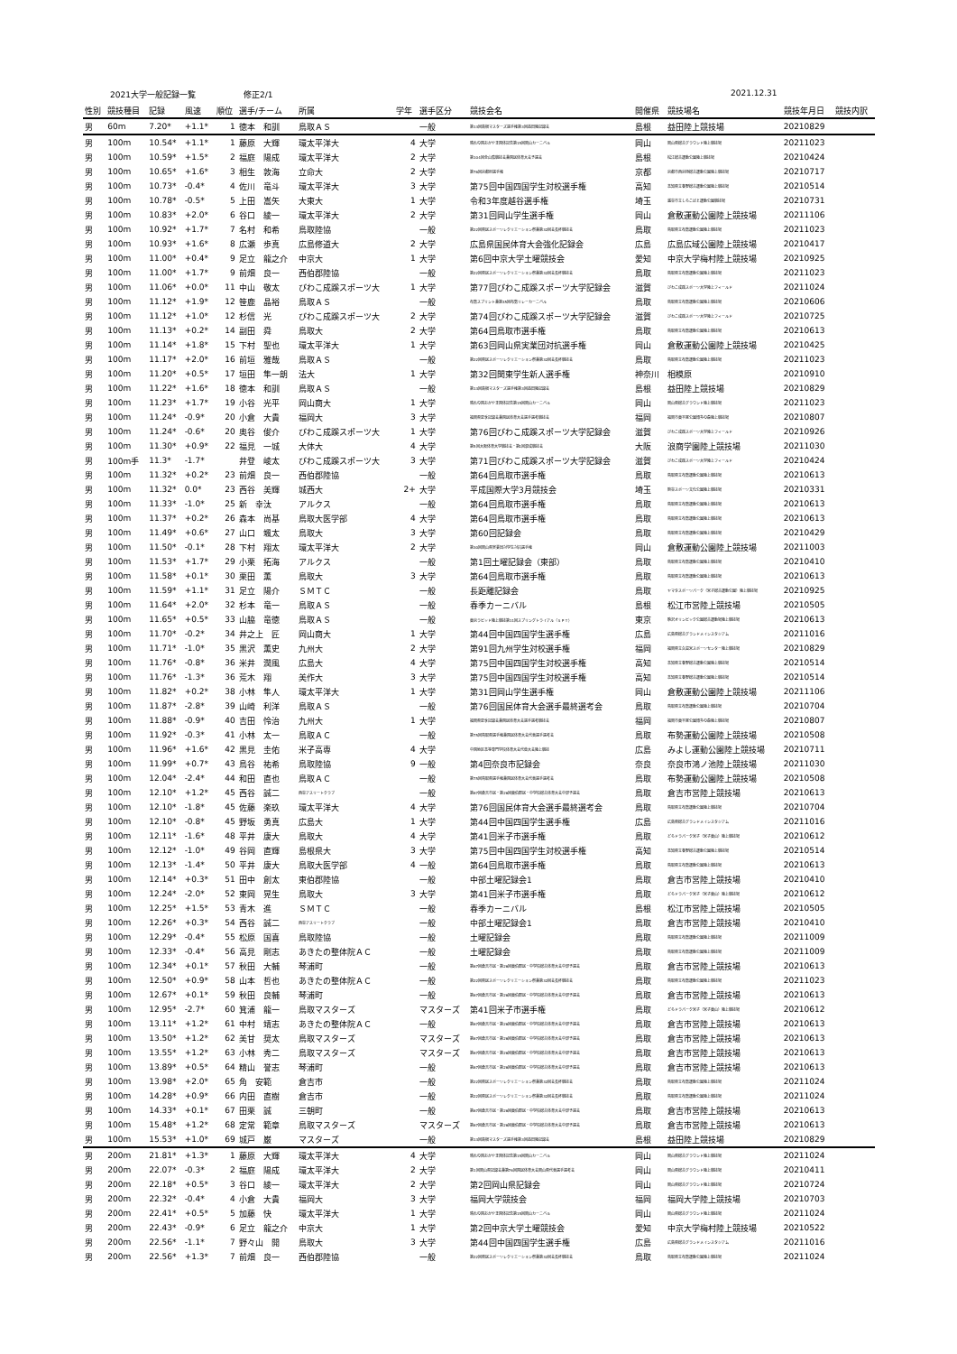2021大学一般記録一覧 修正2/1 2021.12.31
| 性別 | 競技種目 | 記録 | 風速 | 順位 | 選手/チーム | 所属 | 学年 | 選手区分 | 競技会名 | 開催県 | 競技場名 | 競技年月日 | 競技内訳 |
| --- | --- | --- | --- | --- | --- | --- | --- | --- | --- | --- | --- | --- | --- |
| 男 | 60m | 7.20* | +1.1* | 1 | 徳本 和訓 | 鳥取ＡＳ | | 一般 | 第13回島根マスターズ選手権第3回益田陸記録会 | 島根 | 益田陸上競技場 | 20210829 | |
| 男 | 100m | 10.54* | +1.1* | 1 | 藤原 大輝 | 環太平洋大 | 4 | 大学 | 晴れの国おかやま国体記念第15回岡山カーニバル | 岡山 | 岡山県総合グラウンド陸上競技場 | 20211023 | |
| 男 | 100m | 10.59* | +1.5* | 2 | 福庭 陽成 | 環太平洋大 | 2 | 大学 | 第104回全山陰競技会兼国民体育大会予選会 | 島根 | 松江総合運動公園陸上競技場 | 20210424 | |
| 男 | 100m | 10.65* | +1.6* | 3 | 相生 敦海 | 立命大 | 2 | 大学 | 第76回京都府選手権 | 京都 | 京都市西京極総合運動公園陸上競技場 | 20210717 | |
| 男 | 100m | 10.73* | -0.4* | 4 | 佐川 竜斗 | 環太平洋大 | 3 | 大学 | 第75回中国四国学生対校選手権 | 高知 | 高知県立春野総合運動公園陸上競技場 | 20210514 | |
| 男 | 100m | 10.78* | -0.5* | 5 | 上田 嵩矢 | 大東大 | 1 | 大学 | 令和3年度越谷選手権 | 埼玉 | 越谷市立しらこばと運動公園競技場 | 20210731 | |
| 男 | 100m | 10.83* | +2.0* | 6 | 谷口 綾一 | 環太平洋大 | 2 | 大学 | 第31回岡山学生選手権 | 岡山 | 倉敷運動公園陸上競技場 | 20211106 | |
| 男 | 100m | 10.92* | +1.7* | 7 | 名村 和希 | 鳥取陸協 | | 一般 | 第22回県民スポーツレクリエーション祭兼第32回会長杯競技会 | 鳥取 | 鳥取県立布勢運動公園陸上競技場 | 20211023 | |
| 男 | 100m | 10.93* | +1.6* | 8 | 広瀬 歩真 | 広島修道大 | 2 | 大学 | 広島県国民体育大会強化記録会 | 広島 | 広島広域公園陸上競技場 | 20210417 | |
| 男 | 100m | 11.00* | +0.4* | 9 | 足立 龍之介 | 中京大 | 1 | 大学 | 第6回中京大学土曜競技会 | 愛知 | 中京大学梅村陸上競技場 | 20210925 | |
| 男 | 100m | 11.00* | +1.7* | 9 | 前畑 良一 | 西伯郡陸協 | | 一般 | 第22回県民スポーツレクリエーション祭兼第32回会長杯競技会 | 鳥取 | 鳥取県立布勢運動公園陸上競技場 | 20211023 | |
| 男 | 100m | 11.06* | +0.0* | 11 | 中山 敬太 | びわこ成蹊スポーツ大 | 1 | 大学 | 第77回びわこ成蹊スポーツ大学記録会 | 滋賀 | びわこ成蹊スポーツ大学陸上フィールド | 20211024 | |
| 男 | 100m | 11.12* | +1.9* | 12 | 笹鹿 晶裕 | 鳥取ＡＳ | | 一般 | 布勢スプリント兼第35回布勢リレーカーニバル | 鳥取 | 鳥取県立布勢運動公園陸上競技場 | 20210606 | |
| 男 | 100m | 11.12* | +1.0* | 12 | 杉信 光 | びわこ成蹊スポーツ大 | 2 | 大学 | 第74回びわこ成蹊スポーツ大学記録会 | 滋賀 | びわこ成蹊スポーツ大学陸上フィールド | 20210725 | |
| 男 | 100m | 11.13* | +0.2* | 14 | 副田 舜 | 鳥取大 | 2 | 大学 | 第64回鳥取市選手権 | 鳥取 | 鳥取県立布勢運動公園陸上競技場 | 20210613 | |
| 男 | 100m | 11.14* | +1.8* | 15 | 下村 聖也 | 環太平洋大 | 1 | 大学 | 第63回岡山県実業団対抗選手権 | 岡山 | 倉敷運動公園陸上競技場 | 20210425 | |
| 男 | 100m | 11.17* | +2.0* | 16 | 前垣 雅哉 | 鳥取ＡＳ | | 一般 | 第22回県民スポーツレクリエーション祭兼第32回会長杯競技会 | 鳥取 | 鳥取県立布勢運動公園陸上競技場 | 20211023 | |
| 男 | 100m | 11.20* | +0.5* | 17 | 垣田 隼一朗 | 法大 | 1 | 大学 | 第32回関東学生新人選手権 | 神奈川 | 相模原 | 20210910 | |
| 男 | 100m | 11.22* | +1.6* | 18 | 徳本 和訓 | 鳥取ＡＳ | | 一般 | 第13回島根マスターズ選手権第3回益田陸記録会 | 島根 | 益田陸上競技場 | 20210829 | |
| 男 | 100m | 11.23* | +1.7* | 19 | 小谷 光平 | 岡山商大 | 1 | 大学 | 晴れの国おかやま国体記念第15回岡山カーニバル | 岡山 | 岡山県総合グラウンド陸上競技場 | 20211023 | |
| 男 | 100m | 11.24* | -0.9* | 20 | 小倉 大貴 | 福岡大 | 3 | 大学 | 福岡県夏季記録会兼国民体育大会選手選考競技会 | 福岡 | 福岡市東平尾公園博多の森陸上競技場 | 20210807 | |
| 男 | 100m | 11.24* | -0.6* | 20 | 奥谷 俊介 | びわこ成蹊スポーツ大 | 1 | 大学 | 第76回びわこ成蹊スポーツ大学記録会 | 滋賀 | びわこ成蹊スポーツ大学陸上フィールド | 20210926 | |
| 男 | 100m | 11.30* | +0.9* | 22 | 福見 一城 | 大体大 | 4 | 大学 | 第5回大阪体育大学競技会・第1回混成競技会 | 大阪 | 浪商学園陸上競技場 | 20211030 | |
| 男 | 100m手 | 11.3* | -1.7* | | 井登 崚太 | びわこ成蹊スポーツ大 | 3 | 大学 | 第71回びわこ成蹊スポーツ大学記録会 | 滋賀 | びわこ成蹊スポーツ大学陸上フィールド | 20210424 | |
| 男 | 100m | 11.32* | +0.2* | 23 | 前畑 良一 | 西伯郡陸協 | | 一般 | 第64回鳥取市選手権 | 鳥取 | 鳥取県立布勢運動公園陸上競技場 | 20210613 | |
| 男 | 100m | 11.32* | 0.0* | 23 | 西谷 美輝 | 城西大 | 2+ | 大学 | 平成国際大学3月競技会 | 埼玉 | 熊谷スポーツ文化公園陸上競技場 | 20210331 | |
| 男 | 100m | 11.33* | -1.0* | 25 | 新 幸汰 | アルクス | | 一般 | 第64回鳥取市選手権 | 鳥取 | 鳥取県立布勢運動公園陸上競技場 | 20210613 | |
| 男 | 100m | 11.37* | +0.2* | 26 | 森本 尚基 | 鳥取大医学部 | 4 | 大学 | 第64回鳥取市選手権 | 鳥取 | 鳥取県立布勢運動公園陸上競技場 | 20210613 | |
| 男 | 100m | 11.49* | +0.6* | 27 | 山口 颯太 | 鳥取大 | 3 | 大学 | 第60回記録会 | 鳥取 | 鳥取県立布勢運動公園陸上競技場 | 20210429 | |
| 男 | 100m | 11.50* | -0.1* | 28 | 下村 翔太 | 環太平洋大 | 2 | 大学 | 第30回岡山県実業団対学生対抗選手権 | 岡山 | 倉敷運動公園陸上競技場 | 20211003 | |
| 男 | 100m | 11.53* | +1.7* | 29 | 小栗 拓海 | アルクス | | 一般 | 第1回土曜記録会（東部） | 鳥取 | 鳥取県立布勢運動公園陸上競技場 | 20210410 | |
| 男 | 100m | 11.58* | +0.1* | 30 | 栗田 薫 | 鳥取大 | 3 | 大学 | 第64回鳥取市選手権 | 鳥取 | 鳥取県立布勢運動公園陸上競技場 | 20210613 | |
| 男 | 100m | 11.59* | +1.1* | 31 | 足立 陽介 | ＳＭＴＣ | | 一般 | 長距離記録会 | 鳥取 | ヤマタスポーツパーク（米子総合運動公園）陸上競技場 | 20210925 | |
| 男 | 100m | 11.64* | +2.0* | 32 | 杉本 竜一 | 鳥取ＡＳ | | 一般 | 春季カーニバル | 島根 | 松江市営陸上競技場 | 20210505 | |
| 男 | 100m | 11.65* | +0.5* | 33 | 山脇 竜徳 | 鳥取ＡＳ | | 一般 | 東京ラピッド陸上競技第11回スプリングトライアル（ＳＰＴ） | 東京 | 駒沢オリンピック公園総合運動場陸上競技場 | 20210613 | |
| 男 | 100m | 11.70* | -0.2* | 34 | 井之上 匠 | 岡山商大 | 1 | 大学 | 第44回中国四国学生選手権 | 広島 | 広島県総合グランドメインスタジアム | 20211016 | |
| 男 | 100m | 11.71* | -1.0* | 35 | 黒沢 薫史 | 九州大 | 2 | 大学 | 第91回九州学生対校選手権 | 福岡 | 福岡県立久留米スポーツセンター陸上競技場 | 20210829 | |
| 男 | 100m | 11.76* | -0.8* | 36 | 米井 潤風 | 広島大 | 4 | 大学 | 第75回中国四国学生対校選手権 | 高知 | 高知県立春野総合運動公園陸上競技場 | 20210514 | |
| 男 | 100m | 11.76* | -1.3* | 36 | 荒木 翔 | 美作大 | 3 | 大学 | 第75回中国四国学生対校選手権 | 高知 | 高知県立春野総合運動公園陸上競技場 | 20210514 | |
| 男 | 100m | 11.82* | +0.2* | 38 | 小林 隼人 | 環太平洋大 | 1 | 大学 | 第31回岡山学生選手権 | 岡山 | 倉敷運動公園陸上競技場 | 20211106 | |
| 男 | 100m | 11.87* | -2.8* | 39 | 山崎 利洋 | 鳥取ＡＳ | | 一般 | 第76回国民体育大会選手最終選考会 | 鳥取 | 鳥取県立布勢運動公園陸上競技場 | 20210704 | |
| 男 | 100m | 11.88* | -0.9* | 40 | 吉田 怜治 | 九州大 | 1 | 大学 | 福岡県夏季記録会兼国民体育大会選手選考競技会 | 福岡 | 福岡市東平尾公園博多の森陸上競技場 | 20210807 | |
| 男 | 100m | 11.92* | -0.3* | 41 | 小林 太一 | 鳥取ＡＣ | | 一般 | 第75回鳥取県選手権兼国民体育大会代表選手選考会 | 鳥取 | 布勢運動公園陸上競技場 | 20210508 | |
| 男 | 100m | 11.96* | +1.6* | 42 | 黒見 圭佑 | 米子高専 | 4 | 大学 | 中国地区高等専門学校体育大会代替大会陸上競技 | 広島 | みよし運動公園陸上競技場 | 20210711 | |
| 男 | 100m | 11.99* | +0.7* | 43 | 鳥谷 祐希 | 鳥取陸協 | 9 | 一般 | 第4回奈良市記録会 | 奈良 | 奈良市鴻ノ池陸上競技場 | 20211030 | |
| 男 | 100m | 12.04* | -2.4* | 44 | 和田 直也 | 鳥取ＡＣ | | 一般 | 第75回鳥取県選手権兼国民体育大会代表選手選考会 | 鳥取 | 布勢運動公園陸上競技場 | 20210508 | |
| 男 | 100m | 12.10* | +1.2* | 45 | 西谷 誠二 | 西谷アスリートクラブ | | 一般 | 第67回倉吉市民・第26回東伯郡民・中学校総合体育大会中部予選会 | 鳥取 | 倉吉市営陸上競技場 | 20210613 | |
| 男 | 100m | 12.10* | -1.8* | 45 | 佐藤 楽玖 | 環太平洋大 | 4 | 大学 | 第76回国民体育大会選手最終選考会 | 鳥取 | 鳥取県立布勢運動公園陸上競技場 | 20210704 | |
| 男 | 100m | 12.10* | -0.8* | 45 | 野坂 勇真 | 広島大 | 1 | 大学 | 第44回中国四国学生選手権 | 広島 | 広島県総合グランドメインスタジアム | 20211016 | |
| 男 | 100m | 12.11* | -1.6* | 48 | 平井 康大 | 鳥取大 | 4 | 大学 | 第41回米子市選手権 | 鳥取 | どらドラパーク米子（米子東山）陸上競技場 | 20210612 | |
| 男 | 100m | 12.12* | -1.0* | 49 | 谷岡 直輝 | 島根県大 | 3 | 大学 | 第75回中国四国学生対校選手権 | 高知 | 高知県立春野総合運動公園陸上競技場 | 20210514 | |
| 男 | 100m | 12.13* | -1.4* | 50 | 平井 康大 | 鳥取大医学部 | 4 | 一般 | 第64回鳥取市選手権 | 鳥取 | 鳥取県立布勢運動公園陸上競技場 | 20210613 | |
| 男 | 100m | 12.14* | +0.3* | 51 | 田中 創太 | 東伯郡陸協 | | 一般 | 中部土曜記録会1 | 鳥取 | 倉吉市営陸上競技場 | 20210410 | |
| 男 | 100m | 12.24* | -2.0* | 52 | 東岡 晃生 | 鳥取大 | 3 | 大学 | 第41回米子市選手権 | 鳥取 | どらドラパーク米子（米子東山）陸上競技場 | 20210612 | |
| 男 | 100m | 12.25* | +1.5* | 53 | 青木 進 | ＳＭＴＣ | | 一般 | 春季カーニバル | 島根 | 松江市営陸上競技場 | 20210505 | |
| 男 | 100m | 12.26* | +0.3* | 54 | 西谷 誠二 | 西谷アスリートクラブ | | 一般 | 中部土曜記録会1 | 鳥取 | 倉吉市営陸上競技場 | 20210410 | |
| 男 | 100m | 12.29* | -0.4* | 55 | 松原 国喜 | 鳥取陸協 | | 一般 | 土曜記録会 | 鳥取 | 鳥取県立布勢運動公園陸上競技場 | 20211009 | |
| 男 | 100m | 12.33* | -0.4* | 56 | 高見 剛志 | あきたの整体院ＡＣ | | 一般 | 土曜記録会 | 鳥取 | 鳥取県立布勢運動公園陸上競技場 | 20211009 | |
| 男 | 100m | 12.34* | +0.1* | 57 | 秋田 大輔 | 琴浦町 | | 一般 | 第67回倉吉市民・第26回東伯郡民・中学校総合体育大会中部予選会 | 鳥取 | 倉吉市営陸上競技場 | 20210613 | |
| 男 | 100m | 12.50* | +0.9* | 58 | 山本 哲也 | あきたの整体院ＡＣ | | 一般 | 第22回県民スポーツレクリエーション祭兼第32回会長杯競技会 | 鳥取 | 鳥取県立布勢運動公園陸上競技場 | 20211023 | |
| 男 | 100m | 12.67* | +0.1* | 59 | 秋田 良輔 | 琴浦町 | | 一般 | 第67回倉吉市民・第26回東伯郡民・中学校総合体育大会中部予選会 | 鳥取 | 倉吉市営陸上競技場 | 20210613 | |
| 男 | 100m | 12.95* | -2.7* | 60 | 箕浦 龍一 | 鳥取マスターズ | | マスターズ | 第41回米子市選手権 | 鳥取 | どらドラパーク米子（米子東山）陸上競技場 | 20210612 | |
| 男 | 100m | 13.11* | +1.2* | 61 | 中村 靖志 | あきたの整体院ＡＣ | | 一般 | 第67回倉吉市民・第26回東伯郡民・中学校総合体育大会中部予選会 | 鳥取 | 倉吉市営陸上競技場 | 20210613 | |
| 男 | 100m | 13.50* | +1.2* | 62 | 美甘 奨太 | 鳥取マスターズ | | マスターズ | 第67回倉吉市民・第26回東伯郡民・中学校総合体育大会中部予選会 | 鳥取 | 倉吉市営陸上競技場 | 20210613 | |
| 男 | 100m | 13.55* | +1.2* | 63 | 小林 秀二 | 鳥取マスターズ | | マスターズ | 第67回倉吉市民・第26回東伯郡民・中学校総合体育大会中部予選会 | 鳥取 | 倉吉市営陸上競技場 | 20210613 | |
| 男 | 100m | 13.89* | +0.5* | 64 | 精山 誉志 | 琴浦町 | | 一般 | 第67回倉吉市民・第26回東伯郡民・中学校総合体育大会中部予選会 | 鳥取 | 倉吉市営陸上競技場 | 20210613 | |
| 男 | 100m | 13.98* | +2.0* | 65 | 角 安範 | 倉吉市 | | 一般 | 第22回県民スポーツレクリエーション祭兼第32回会長杯競技会 | 鳥取 | 鳥取県立布勢運動公園陸上競技場 | 20211024 | |
| 男 | 100m | 14.28* | +0.9* | 66 | 内田 直樹 | 倉吉市 | | 一般 | 第22回県民スポーツレクリエーション祭兼第32回会長杯競技会 | 鳥取 | 鳥取県立布勢運動公園陸上競技場 | 20211024 | |
| 男 | 100m | 14.33* | +0.1* | 67 | 田栗 誠 | 三朝町 | | 一般 | 第67回倉吉市民・第26回東伯郡民・中学校総合体育大会中部予選会 | 鳥取 | 倉吉市営陸上競技場 | 20210613 | |
| 男 | 100m | 15.48* | +1.2* | 68 | 定常 範章 | 鳥取マスターズ | | マスターズ | 第67回倉吉市民・第26回東伯郡民・中学校総合体育大会中部予選会 | 鳥取 | 倉吉市営陸上競技場 | 20210613 | |
| 男 | 100m | 15.53* | +1.0* | 69 | 城戸 巌 | マスターズ | | 一般 | 第13回島根マスターズ選手権第3回益田陸記録会 | 島根 | 益田陸上競技場 | 20210829 | |
| 男 | 200m | 21.81* | +1.3* | 1 | 藤原 大輝 | 環太平洋大 | 4 | 大学 | 晴れの国おかやま国体記念第15回岡山カーニバル | 岡山 | 岡山県総合グラウンド陸上競技場 | 20211024 | |
| 男 | 200m | 22.07* | -0.3* | 2 | 福庭 陽成 | 環太平洋大 | 2 | 大学 | 第1回岡山県記録会兼第76回国民体育大会岡山県代表選手選考会 | 岡山 | 岡山県総合グラウンド陸上競技場 | 20210411 | |
| 男 | 200m | 22.18* | +0.5* | 3 | 谷口 綾一 | 環太平洋大 | 2 | 大学 | 第2回岡山県記録会 | 岡山 | 岡山県総合グラウンド陸上競技場 | 20210724 | |
| 男 | 200m | 22.32* | -0.4* | 4 | 小倉 大貴 | 福岡大 | 3 | 大学 | 福岡大学競技会 | 福岡 | 福岡大学陸上競技場 | 20210703 | |
| 男 | 200m | 22.41* | +0.5* | 5 | 加藤 快 | 環太平洋大 | 1 | 大学 | 晴れの国おかやま国体記念第15回岡山カーニバル | 岡山 | 岡山県総合グラウンド陸上競技場 | 20211024 | |
| 男 | 200m | 22.43* | -0.9* | 6 | 足立 龍之介 | 中京大 | 1 | 大学 | 第2回中京大学土曜競技会 | 愛知 | 中京大学梅村陸上競技場 | 20210522 | |
| 男 | 200m | 22.56* | -1.1* | 7 | 野々山 開 | 鳥取大 | 3 | 大学 | 第44回中国四国学生選手権 | 広島 | 広島県総合グランドメインスタジアム | 20211016 | |
| 男 | 200m | 22.56* | +1.3* | 7 | 前畑 良一 | 西伯郡陸協 | | 一般 | 第22回県民スポーツレクリエーション祭兼第32回会長杯競技会 | 鳥取 | 鳥取県立布勢運動公園陸上競技場 | 20211024 | |